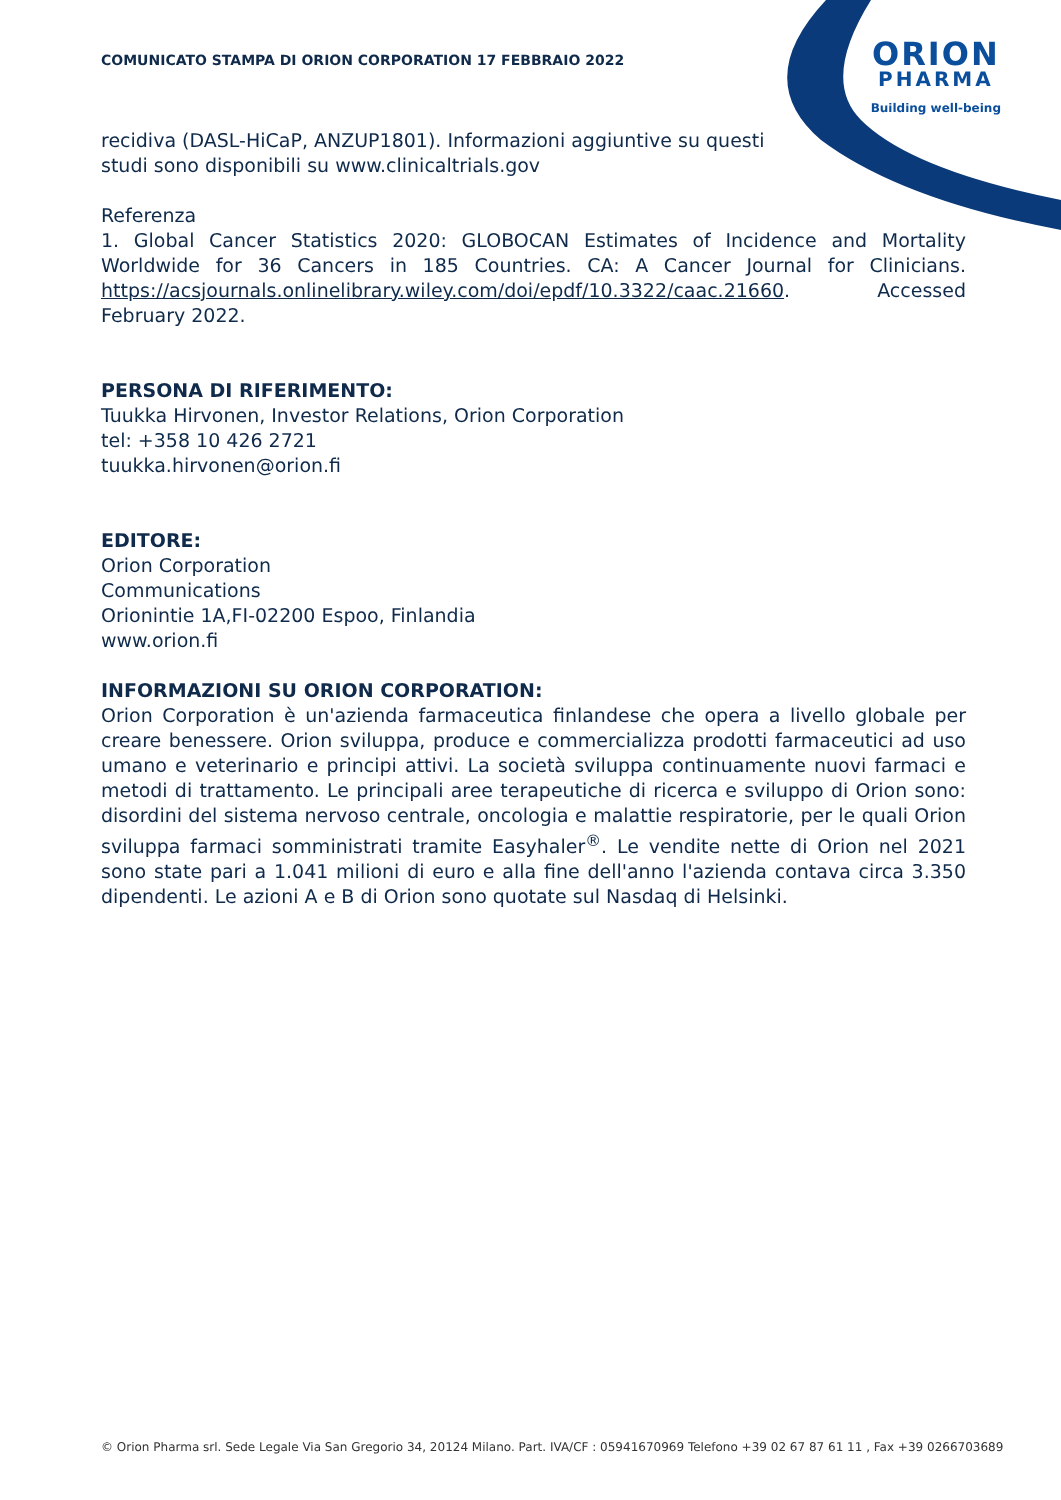ORION
PHARMA
Building well-being
COMUNICATO STAMPA DI ORION CORPORATION 17 FEBBRAIO 2022
recidiva (DASL-HiCaP, ANZUP1801). Informazioni aggiuntive su questi
studi sono disponibili su www.clinicaltrials.gov
Referenza
1. Global Cancer Statistics 2020: GLOBOCAN Estimates of Incidence and Mortality Worldwide for 36 Cancers in 185 Countries. CA: A Cancer Journal for Clinicians. https://acsjournals.onlinelibrary.wiley.com/doi/epdf/10.3322/caac.21660. Accessed February 2022.
PERSONA DI RIFERIMENTO:
Tuukka Hirvonen, Investor Relations, Orion Corporation
tel: +358 10 426 2721
tuukka.hirvonen@orion.fi
EDITORE:
Orion Corporation
Communications
Orionintie 1A,FI-02200 Espoo, Finlandia
www.orion.fi
INFORMAZIONI SU ORION CORPORATION:
Orion Corporation è un'azienda farmaceutica finlandese che opera a livello globale per creare benessere. Orion sviluppa, produce e commercializza prodotti farmaceutici ad uso umano e veterinario e principi attivi. La società sviluppa continuamente nuovi farmaci e metodi di trattamento. Le principali aree terapeutiche di ricerca e sviluppo di Orion sono: disordini del sistema nervoso centrale, oncologia e malattie respiratorie, per le quali Orion sviluppa farmaci somministrati tramite Easyhaler<sup>®</sup>. Le vendite nette di Orion nel 2021 sono state pari a 1.041 milioni di euro e alla fine dell'anno l'azienda contava circa 3.350 dipendenti. Le azioni A e B di Orion sono quotate sul Nasdaq di Helsinki.
© Orion Pharma srl. Sede Legale Via San Gregorio 34, 20124 Milano. Part. IVA/CF : 05941670969 Telefono +39 02 67 87 61 11 , Fax +39 0266703689